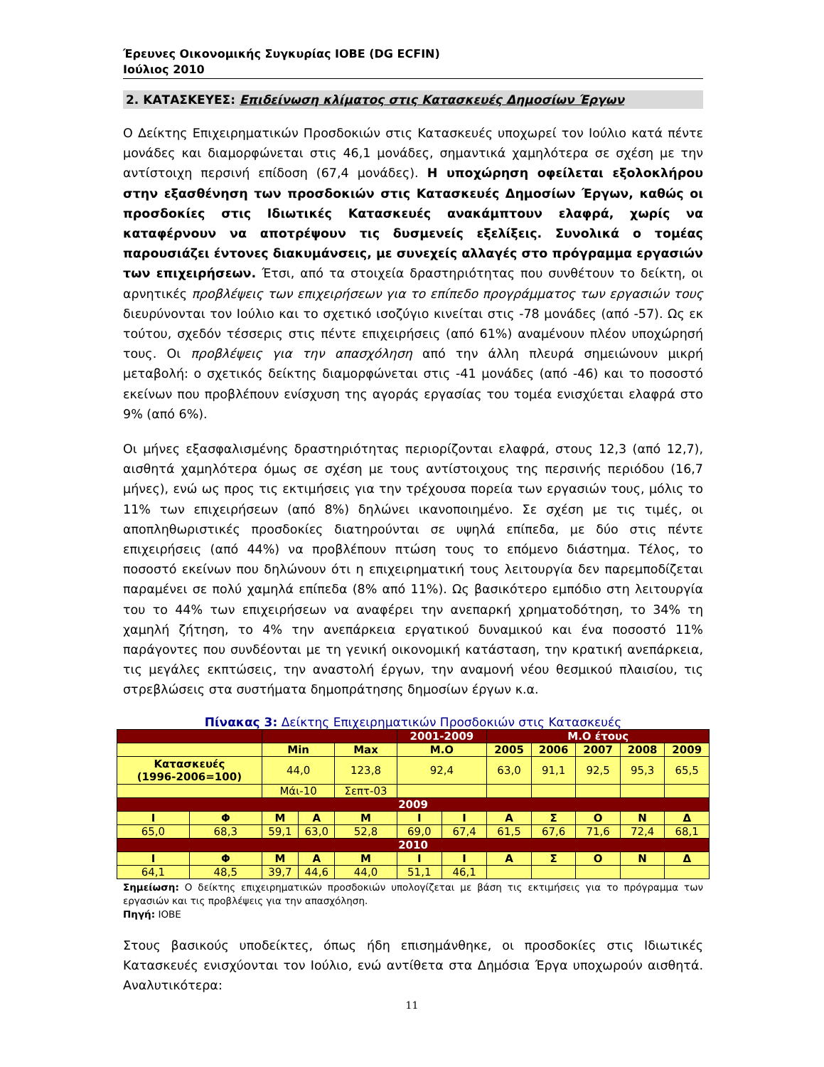Έρευνες Οικονομικής Συγκυρίας ΙΟΒΕ (DG ECFIN)
Ιούλιος 2010
2. ΚΑΤΑΣΚΕΥΕΣ: Επιδείνωση κλίματος στις Κατασκευές Δημοσίων Έργων
Ο Δείκτης Επιχειρηματικών Προσδοκιών στις Κατασκευές υποχωρεί τον Ιούλιο κατά πέντε μονάδες και διαμορφώνεται στις 46,1 μονάδες, σημαντικά χαμηλότερα σε σχέση με την αντίστοιχη περσινή επίδοση (67,4 μονάδες). Η υποχώρηση οφείλεται εξολοκλήρου στην εξασθένηση των προσδοκιών στις Κατασκευές Δημοσίων Έργων, καθώς οι προσδοκίες στις Ιδιωτικές Κατασκευές ανακάμπτουν ελαφρά, χωρίς να καταφέρνουν να αποτρέψουν τις δυσμενείς εξελίξεις. Συνολικά ο τομέας παρουσιάζει έντονες διακυμάνσεις, με συνεχείς αλλαγές στο πρόγραμμα εργασιών των επιχειρήσεων. Έτσι, από τα στοιχεία δραστηριότητας που συνθέτουν το δείκτη, οι αρνητικές προβλέψεις των επιχειρήσεων για το επίπεδο προγράμματος των εργασιών τους διευρύνονται τον Ιούλιο και το σχετικό ισοζύγιο κινείται στις -78 μονάδες (από -57). Ως εκ τούτου, σχεδόν τέσσερις στις πέντε επιχειρήσεις (από 61%) αναμένουν πλέον υποχώρησή τους. Οι προβλέψεις για την απασχόληση από την άλλη πλευρά σημειώνουν μικρή μεταβολή: ο σχετικός δείκτης διαμορφώνεται στις -41 μονάδες (από -46) και το ποσοστό εκείνων που προβλέπουν ενίσχυση της αγοράς εργασίας του τομέα ενισχύεται ελαφρά στο 9% (από 6%).
Οι μήνες εξασφαλισμένης δραστηριότητας περιορίζονται ελαφρά, στους 12,3 (από 12,7), αισθητά χαμηλότερα όμως σε σχέση με τους αντίστοιχους της περσινής περιόδου (16,7 μήνες), ενώ ως προς τις εκτιμήσεις για την τρέχουσα πορεία των εργασιών τους, μόλις το 11% των επιχειρήσεων (από 8%) δηλώνει ικανοποιημένο. Σε σχέση με τις τιμές, οι αποπληθωριστικές προσδοκίες διατηρούνται σε υψηλά επίπεδα, με δύο στις πέντε επιχειρήσεις (από 44%) να προβλέπουν πτώση τους το επόμενο διάστημα. Τέλος, το ποσοστό εκείνων που δηλώνουν ότι η επιχειρηματική τους λειτουργία δεν παρεμποδίζεται παραμένει σε πολύ χαμηλά επίπεδα (8% από 11%). Ως βασικότερο εμπόδιο στη λειτουργία του το 44% των επιχειρήσεων να αναφέρει την ανεπαρκή χρηματοδότηση, το 34% τη χαμηλή ζήτηση, το 4% την ανεπάρκεια εργατικού δυναμικού και ένα ποσοστό 11% παράγοντες που συνδέονται με τη γενική οικονομική κατάσταση, την κρατική ανεπάρκεια, τις μεγάλες εκπτώσεις, την αναστολή έργων, την αναμονή νέου θεσμικού πλαισίου, τις στρεβλώσεις στα συστήματα δημοπράτησης δημοσίων έργων κ.α.
Πίνακας 3: Δείκτης Επιχειρηματικών Προσδοκιών στις Κατασκευές
| | | | | | 2001-2009 | | Μ.Ο έτους | | | | |
| | | Min | | Max | Μ.Ο | | 2005 | 2006 | 2007 | 2008 | 2009 |
| Κατασκευές (1996-2006=100) | | 44,0 | | 123,8 | 92,4 | | 63,0 | 91,1 | 92,5 | 95,3 | 65,5 |
| | | Μάι-10 | | Σεπτ-03 | | | | | | | |
| 2009 | | | | | | | | | | | |
| Ι | Φ | Μ | Α | Μ | Ι | Ι | Α | Σ | Ο | Ν | Δ |
| 65,0 | 68,3 | 59,1 | 63,0 | 52,8 | 69,0 | 67,4 | 61,5 | 67,6 | 71,6 | 72,4 | 68,1 |
| 2010 | | | | | | | | | | | |
| Ι | Φ | Μ | Α | Μ | Ι | Ι | Α | Σ | Ο | Ν | Δ |
| 64,1 | 48,5 | 39,7 | 44,6 | 44,0 | 51,1 | 46,1 | | | | | |
Σημείωση: Ο δείκτης επιχειρηματικών προσδοκιών υπολογίζεται με βάση τις εκτιμήσεις για το πρόγραμμα των εργασιών και τις προβλέψεις για την απασχόληση.
Πηγή: ΙΟΒΕ
Στους βασικούς υποδείκτες, όπως ήδη επισημάνθηκε, οι προσδοκίες στις Ιδιωτικές Κατασκευές ενισχύονται τον Ιούλιο, ενώ αντίθετα στα Δημόσια Έργα υποχωρούν αισθητά. Αναλυτικότερα:
11